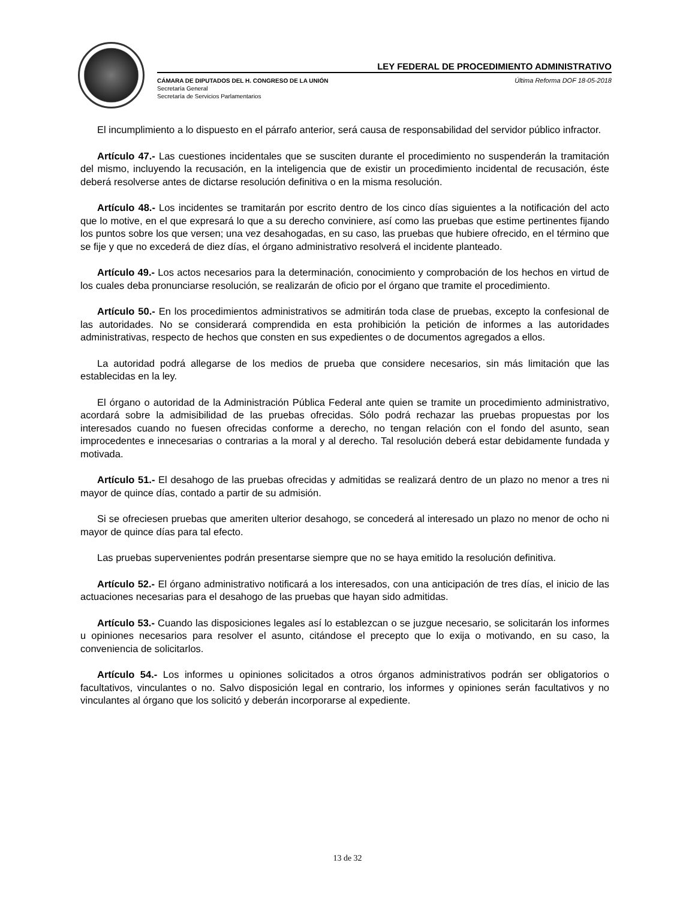LEY FEDERAL DE PROCEDIMIENTO ADMINISTRATIVO
Última Reforma DOF 18-05-2018 CÁMARA DE DIPUTADOS DEL H. CONGRESO DE LA UNIÓN
Secretaría General
Secretaría de Servicios Parlamentarios
El incumplimiento a lo dispuesto en el párrafo anterior, será causa de responsabilidad del servidor público infractor.
Artículo 47.- Las cuestiones incidentales que se susciten durante el procedimiento no suspenderán la tramitación del mismo, incluyendo la recusación, en la inteligencia que de existir un procedimiento incidental de recusación, éste deberá resolverse antes de dictarse resolución definitiva o en la misma resolución.
Artículo 48.- Los incidentes se tramitarán por escrito dentro de los cinco días siguientes a la notificación del acto que lo motive, en el que expresará lo que a su derecho conviniere, así como las pruebas que estime pertinentes fijando los puntos sobre los que versen; una vez desahogadas, en su caso, las pruebas que hubiere ofrecido, en el término que se fije y que no excederá de diez días, el órgano administrativo resolverá el incidente planteado.
Artículo 49.- Los actos necesarios para la determinación, conocimiento y comprobación de los hechos en virtud de los cuales deba pronunciarse resolución, se realizarán de oficio por el órgano que tramite el procedimiento.
Artículo 50.- En los procedimientos administrativos se admitirán toda clase de pruebas, excepto la confesional de las autoridades. No se considerará comprendida en esta prohibición la petición de informes a las autoridades administrativas, respecto de hechos que consten en sus expedientes o de documentos agregados a ellos.
La autoridad podrá allegarse de los medios de prueba que considere necesarios, sin más limitación que las establecidas en la ley.
El órgano o autoridad de la Administración Pública Federal ante quien se tramite un procedimiento administrativo, acordará sobre la admisibilidad de las pruebas ofrecidas. Sólo podrá rechazar las pruebas propuestas por los interesados cuando no fuesen ofrecidas conforme a derecho, no tengan relación con el fondo del asunto, sean improcedentes e innecesarias o contrarias a la moral y al derecho. Tal resolución deberá estar debidamente fundada y motivada.
Artículo 51.- El desahogo de las pruebas ofrecidas y admitidas se realizará dentro de un plazo no menor a tres ni mayor de quince días, contado a partir de su admisión.
Si se ofreciesen pruebas que ameriten ulterior desahogo, se concederá al interesado un plazo no menor de ocho ni mayor de quince días para tal efecto.
Las pruebas supervenientes podrán presentarse siempre que no se haya emitido la resolución definitiva.
Artículo 52.- El órgano administrativo notificará a los interesados, con una anticipación de tres días, el inicio de las actuaciones necesarias para el desahogo de las pruebas que hayan sido admitidas.
Artículo 53.- Cuando las disposiciones legales así lo establezcan o se juzgue necesario, se solicitarán los informes u opiniones necesarios para resolver el asunto, citándose el precepto que lo exija o motivando, en su caso, la conveniencia de solicitarlos.
Artículo 54.- Los informes u opiniones solicitados a otros órganos administrativos podrán ser obligatorios o facultativos, vinculantes o no. Salvo disposición legal en contrario, los informes y opiniones serán facultativos y no vinculantes al órgano que los solicitó y deberán incorporarse al expediente.
13 de 32